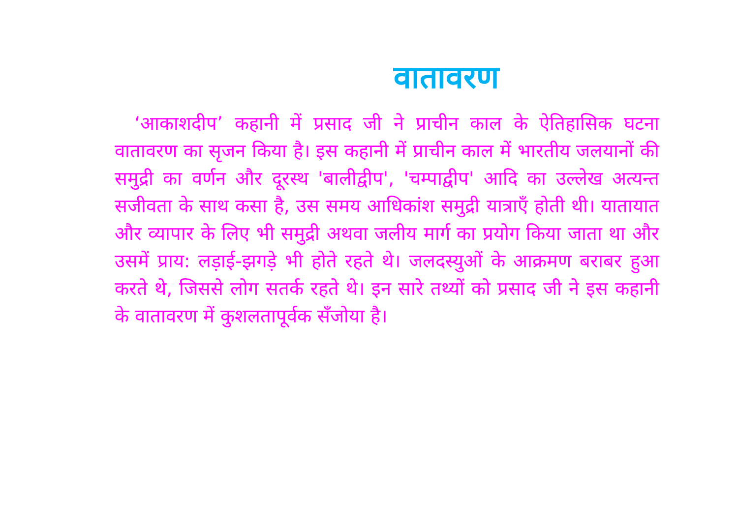वातावरण
‘आकाशदीप’ कहानी में प्रसाद जी ने प्राचीन काल के ऐतिहासिक घटना वातावरण का सृजन किया है। इस कहानी में प्राचीन काल में भारतीय जलयानों की समुद्री का वर्णन और दूरस्थ 'बालीद्वीप', 'चम्पाद्वीप' आदि का उल्लेख अत्यन्त सजीवता के साथ कसा है, उस समय आधिकांश समुद्री यात्राएँ होती थी। यातायात और व्यापार के लिए भी समुद्री अथवा जलीय मार्ग का प्रयोग किया जाता था और उसमें प्राय: लड़ाई-झगड़े भी होते रहते थे। जलदस्युओं के आक्रमण बराबर हुआ करते थे, जिससे लोग सतर्क रहते थे। इन सारे तथ्यों को प्रसाद जी ने इस कहानी के वातावरण में कुशलतापूर्वक सँजोया है।